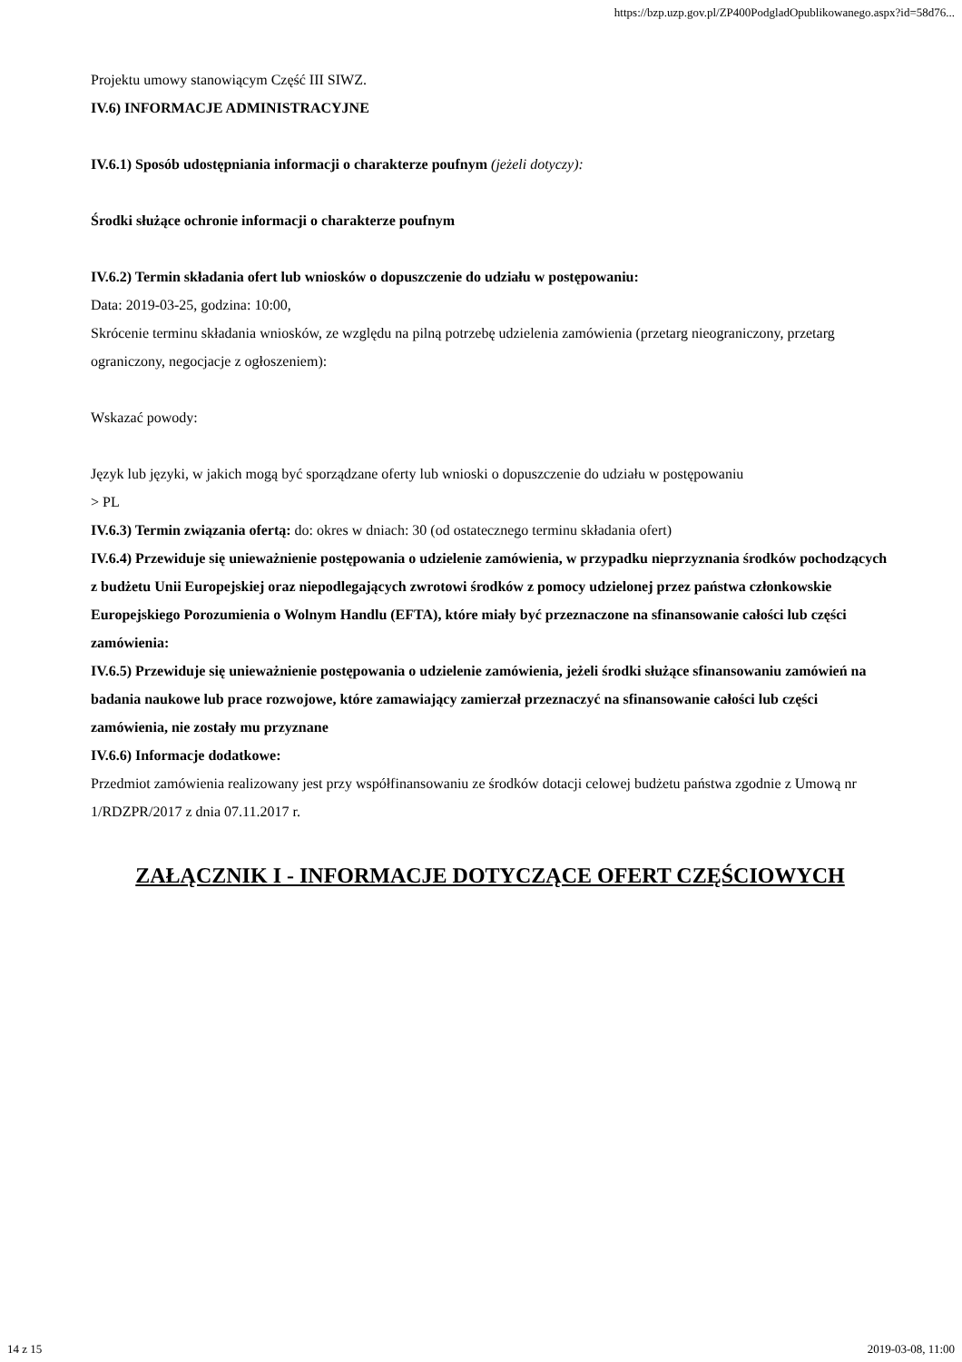https://bzp.uzp.gov.pl/ZP400PodgladOpublikowanego.aspx?id=58d76...
Projektu umowy stanowiącym Część III SIWZ.
IV.6) INFORMACJE ADMINISTRACYJNE
IV.6.1) Sposób udostępniania informacji o charakterze poufnym (jeżeli dotyczy):
Środki służące ochronie informacji o charakterze poufnym
IV.6.2) Termin składania ofert lub wniosków o dopuszczenie do udziału w postępowaniu:
Data: 2019-03-25, godzina: 10:00,
Skrócenie terminu składania wniosków, ze względu na pilną potrzebę udzielenia zamówienia (przetarg nieograniczony, przetarg ograniczony, negocjacje z ogłoszeniem):
Wskazać powody:
Język lub języki, w jakich mogą być sporządzane oferty lub wnioski o dopuszczenie do udziału w postępowaniu
> PL
IV.6.3) Termin związania ofertą: do: okres w dniach: 30 (od ostatecznego terminu składania ofert)
IV.6.4) Przewiduje się unieważnienie postępowania o udzielenie zamówienia, w przypadku nieprzyznania środków pochodzących z budżetu Unii Europejskiej oraz niepodlegających zwrotowi środków z pomocy udzielonej przez państwa członkowskie Europejskiego Porozumienia o Wolnym Handlu (EFTA), które miały być przeznaczone na sfinansowanie całości lub części zamówienia:
IV.6.5) Przewiduje się unieważnienie postępowania o udzielenie zamówienia, jeżeli środki służące sfinansowaniu zamówień na badania naukowe lub prace rozwojowe, które zamawiający zamierzał przeznaczyć na sfinansowanie całości lub części zamówienia, nie zostały mu przyznane
IV.6.6) Informacje dodatkowe:
Przedmiot zamówienia realizowany jest przy współfinansowaniu ze środków dotacji celowej budżetu państwa zgodnie z Umową nr 1/RDZPR/2017 z dnia 07.11.2017 r.
ZAŁĄCZNIK I - INFORMACJE DOTYCZĄCE OFERT CZĘŚCIOWYCH
14 z 15 2019-03-08, 11:00